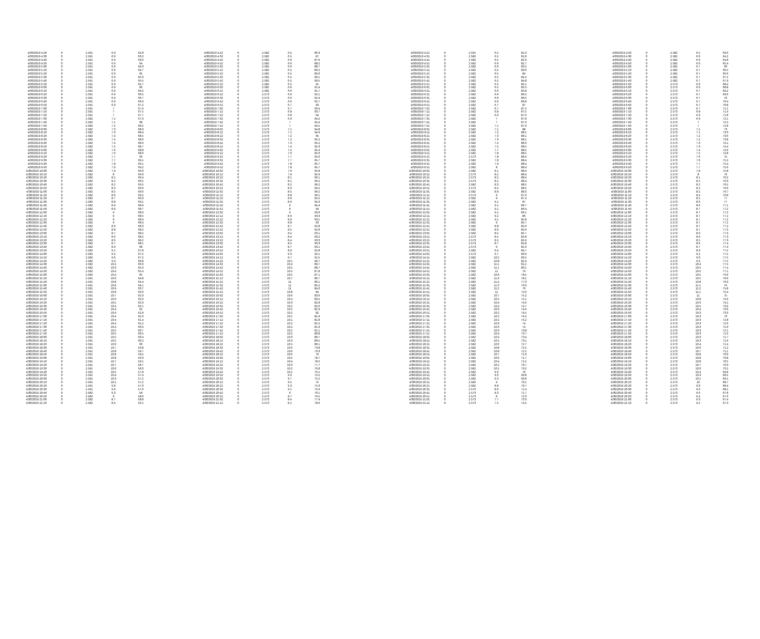| 4/30/2019 4:20 | 0 | 2.591 | 6.9 | 62.8 | | 4/30/2019 4:22 | 0 | 2.582 | 6.5 | 86.3 | | 4/30/2019 4:21 | 0 | 2.591 | 6.5 | 81.3 | | 4/30/2019 4:20 | 0 | 2.582 | 6.5 | 63.6 |
| 4/30/2019 4:30 | 0 | 2.591 | 6.9 | 63.2 | | 4/30/2019 4:32 | 0 | 2.582 | 6.5 | 87 | | 4/30/2019 4:31 | 0 | 2.582 | 6.5 | 81.8 | | 4/30/2019 4:30 | 0 | 2.582 | 6.6 | 64.2 |
| 4/30/2019 4:40 | 0 | 2.591 | 6.9 | 63.6 | | 4/30/2019 4:42 | 0 | 2.582 | 6.6 | 87.6 | | 4/30/2019 4:41 | 0 | 2.582 | 6.5 | 82.3 | | 4/30/2019 4:40 | 0 | 2.582 | 6.6 | 64.8 |
| 4/30/2019 4:50 | 0 | 2.591 | 6.9 | 64 | | 4/30/2019 4:52 | 0 | 2.582 | 6.6 | 88.2 | | 4/30/2019 4:51 | 0 | 2.582 | 6.6 | 82.7 | | 4/30/2019 4:50 | 0 | 2.582 | 6.6 | 65.4 |
| 4/30/2019 5:00 | 0 | 2.591 | 6.9 | 64.3 | | 4/30/2019 5:02 | 0 | 2.582 | 6.6 | 88.7 | | 4/30/2019 5:01 | 0 | 2.582 | 6.6 | 83.2 | | 4/30/2019 5:00 | 0 | 2.582 | 6.7 | 66 |
| 4/30/2019 5:10 | 0 | 2.591 | 6.9 | 64.7 | | 4/30/2019 5:12 | 0 | 2.582 | 6.5 | 89.2 | | 4/30/2019 5:11 | 0 | 2.582 | 6.5 | 83.6 | | 4/30/2019 5:10 | 0 | 2.582 | 6.7 | 66.5 |
| 4/30/2019 5:20 | 0 | 2.591 | 6.9 | 65 | | 4/30/2019 5:22 | 0 | 2.582 | 6.5 | 89.6 | | 4/30/2019 5:21 | 0 | 2.582 | 6.5 | 84 | | 4/30/2019 5:20 | 0 | 2.582 | 6.7 | 66.9 |
| 4/30/2019 5:30 | 0 | 2.591 | 6.9 | 65.3 | | 4/30/2019 5:32 | 0 | 2.582 | 6.5 | 90.1 | | 4/30/2019 5:31 | 0 | 2.582 | 6.5 | 84.4 | | 4/30/2019 5:30 | 0 | 2.582 | 6.7 | 67.5 |
| 4/30/2019 5:40 | 0 | 2.591 | 6.9 | 65.5 | | 4/30/2019 5:42 | 0 | 2.582 | 6.5 | 90.5 | | 4/30/2019 5:41 | 0 | 2.582 | 6.5 | 84.8 | | 4/30/2019 5:40 | 0 | 2.582 | 6.7 | 67.9 |
| 4/30/2019 5:50 | 0 | 2.591 | 6.9 | 65.7 | | 4/30/2019 5:52 | 0 | 2.582 | 6.5 | 91 | | 4/30/2019 5:51 | 0 | 2.582 | 6.5 | 85.1 | | 4/30/2019 5:50 | 0 | 2.573 | 6.6 | 68.4 |
| 4/30/2019 6:00 | 0 | 2.591 | 6.9 | 66 | | 4/30/2019 6:02 | 0 | 2.582 | 6.6 | 91.4 | | 4/30/2019 6:01 | 0 | 2.582 | 6.5 | 85.5 | | 4/30/2019 6:00 | 0 | 2.573 | 6.6 | 68.8 |
| 4/30/2019 6:10 | 0 | 2.591 | 6.9 | 66.2 | | 4/30/2019 6:12 | 0 | 2.582 | 6.6 | 91.7 | | 4/30/2019 6:11 | 0 | 2.582 | 6.6 | 85.8 | | 4/30/2019 6:10 | 0 | 2.573 | 6.7 | 69.2 |
| 4/30/2019 6:20 | 0 | 2.591 | 6.9 | 66.5 | | 4/30/2019 6:22 | 0 | 2.573 | 6.6 | 92.1 | | 4/30/2019 6:21 | 0 | 2.582 | 6.6 | 86.2 | | 4/30/2019 6:20 | 0 | 2.573 | 6.7 | 69.6 |
| 4/30/2019 6:30 | 0 | 2.591 | 6.9 | 66.7 | | 4/30/2019 6:32 | 0 | 2.573 | 6.6 | 92.4 | | 4/30/2019 6:31 | 0 | 2.582 | 6.6 | 86.5 | | 4/30/2019 6:30 | 0 | 2.573 | 6.7 | 70 |
| 4/30/2019 6:40 | 0 | 2.591 | 6.9 | 66.9 | | 4/30/2019 6:42 | 0 | 2.573 | 6.6 | 92.7 | | 4/30/2019 6:41 | 0 | 2.582 | 6.6 | 86.8 | | 4/30/2019 6:40 | 0 | 2.573 | 6.7 | 70.4 |
| 4/30/2019 6:50 | 0 | 2.591 | 6.9 | 67.2 | | 4/30/2019 6:52 | 0 | 2.573 | 6.7 | 93 | | 4/30/2019 6:51 | 0 | 2.582 | 6.7 | 87 | | 4/30/2019 6:50 | 0 | 2.573 | 6.7 | 70.8 |
| 4/30/2019 7:00 | 0 | 2.591 | 7 | 67.4 | | 4/30/2019 7:02 | 0 | 2.573 | 6.7 | 93.4 | | 4/30/2019 7:01 | 0 | 2.582 | 6.7 | 87.2 | | 4/30/2019 7:00 | 0 | 2.573 | 6.7 | 71.1 |
| 4/30/2019 7:10 | 0 | 2.591 | 7 | 67.5 | | 4/30/2019 7:12 | 0 | 2.573 | 6.8 | 93.7 | | 4/30/2019 7:11 | 0 | 2.582 | 6.8 | 87.5 | | 4/30/2019 7:10 | 0 | 2.573 | 6.8 | 71.4 |
| 4/30/2019 7:20 | 0 | 2.591 | 7 | 67.7 | | 4/30/2019 7:22 | 0 | 2.573 | 6.8 | 94 | | 4/30/2019 7:21 | 0 | 2.582 | 6.9 | 87.6 | | 4/30/2019 7:20 | 0 | 2.573 | 6.9 | 71.8 |
| 4/30/2019 7:30 | 0 | 2.582 | 7.1 | 67.9 | | 4/30/2019 7:32 | 0 | 2.573 | 6.9 | 94.2 | | 4/30/2019 7:31 | 0 | 2.582 | 7 | 87.8 | | 4/30/2019 7:30 | 0 | 2.573 | 6.9 | 72.1 |
| 4/30/2019 7:40 | 0 | 2.582 | 7.1 | 68 | | 4/30/2019 7:42 | 0 | 2.573 | 7 | 94.4 | | 4/30/2019 7:41 | 0 | 2.582 | 7 | 87.9 | | 4/30/2019 7:40 | 0 | 2.573 | 7 | 72.5 |
| 4/30/2019 7:50 | 0 | 2.582 | 7.2 | 68.2 | | 4/30/2019 7:52 | 0 | 2.573 | 7 | 94.5 | | 4/30/2019 7:51 | 0 | 2.582 | 7.1 | 87.9 | | 4/30/2019 7:50 | 0 | 2.573 | 7 | 72.8 |
| 4/30/2019 8:00 | 0 | 2.582 | 7.3 | 68.3 | | 4/30/2019 8:02 | 0 | 2.573 | 7.1 | 94.8 | | 4/30/2019 8:01 | 0 | 2.582 | 7.1 | 88 | | 4/30/2019 8:00 | 0 | 2.573 | 7.1 | 73 |
| 4/30/2019 8:10 | 0 | 2.582 | 7.3 | 68.4 | | 4/30/2019 8:12 | 0 | 2.573 | 7.1 | 94.9 | | 4/30/2019 8:11 | 0 | 2.582 | 7.2 | 88.1 | | 4/30/2019 8:10 | 0 | 2.573 | 7.1 | 73.3 |
| 4/30/2019 8:20 | 0 | 2.582 | 7.4 | 68.5 | | 4/30/2019 8:22 | 0 | 2.573 | 7.2 | 95 | | 4/30/2019 8:21 | 0 | 2.582 | 7.3 | 88.1 | | 4/30/2019 8:20 | 0 | 2.573 | 7.2 | 73.6 |
| 4/30/2019 8:30 | 0 | 2.582 | 7.4 | 68.6 | | 4/30/2019 8:32 | 0 | 2.573 | 7.2 | 95.2 | | 4/30/2019 8:31 | 0 | 2.582 | 7.3 | 88.1 | | 4/30/2019 8:30 | 0 | 2.573 | 7.2 | 73.8 |
| 4/30/2019 8:40 | 0 | 2.582 | 7.4 | 68.6 | | 4/30/2019 8:42 | 0 | 2.573 | 7.3 | 95.2 | | 4/30/2019 8:41 | 0 | 2.582 | 7.4 | 88.3 | | 4/30/2019 8:40 | 0 | 2.573 | 7.3 | 74.1 |
| 4/30/2019 8:50 | 0 | 2.582 | 7.5 | 68.7 | | 4/30/2019 8:52 | 0 | 2.573 | 7.4 | 95.3 | | 4/30/2019 8:51 | 0 | 2.582 | 7.5 | 88.5 | | 4/30/2019 8:50 | 0 | 2.573 | 7.3 | 74.4 |
| 4/30/2019 9:00 | 0 | 2.582 | 7.6 | 68.8 | | 4/30/2019 9:02 | 0 | 2.573 | 7.5 | 95.4 | | 4/30/2019 9:01 | 0 | 2.582 | 7.7 | 88.5 | | 4/30/2019 9:00 | 0 | 2.573 | 7.4 | 74.6 |
| 4/30/2019 9:10 | 0 | 2.582 | 7.6 | 68.9 | | 4/30/2019 9:12 | 0 | 2.573 | 7.6 | 95.6 | | 4/30/2019 9:11 | 0 | 2.582 | 7.8 | 88.5 | | 4/30/2019 9:10 | 0 | 2.573 | 7.5 | 74.8 |
| 4/30/2019 9:20 | 0 | 2.582 | 7.7 | 69 | | 4/30/2019 9:22 | 0 | 2.573 | 7.7 | 95.6 | | 4/30/2019 9:21 | 0 | 2.573 | 7.8 | 88.4 | | 4/30/2019 9:20 | 0 | 2.573 | 7.6 | 75 |
| 4/30/2019 9:30 | 0 | 2.582 | 7.7 | 69.1 | | 4/30/2019 9:32 | 0 | 2.573 | 7.7 | 95.7 | | 4/30/2019 9:31 | 0 | 2.582 | 7.8 | 88.4 | | 4/30/2019 9:30 | 0 | 2.573 | 7.6 | 75.2 |
| 4/30/2019 9:40 | 0 | 2.582 | 7.8 | 69.1 | | 4/30/2019 9:42 | 0 | 2.573 | 7.8 | 95.7 | | 4/30/2019 9:41 | 0 | 2.582 | 7.9 | 88.4 | | 4/30/2019 9:40 | 0 | 2.573 | 7.7 | 75.4 |
| 4/30/2019 9:50 | 0 | 2.582 | 7.9 | 69.2 | | 4/30/2019 9:52 | 0 | 2.573 | 7.8 | 95.7 | | 4/30/2019 9:51 | 0 | 2.582 | 8 | 88.4 | | 4/30/2019 9:50 | 0 | 2.573 | 7.7 | 75.6 |
| 4/30/2019 10:00 | 0 | 2.582 | 7.9 | 69.3 | | 4/30/2019 10:02 | 0 | 2.573 | 7.9 | 95.8 | | 4/30/2019 10:01 | 0 | 2.582 | 8.1 | 88.4 | | 4/30/2019 10:00 | 0 | 2.573 | 7.8 | 75.8 |
| 4/30/2019 10:10 | 0 | 2.582 | 8 | 69.3 | | 4/30/2019 10:12 | 0 | 2.573 | 7.9 | 95.9 | | 4/30/2019 10:11 | 0 | 2.573 | 8.2 | 88.4 | | 4/30/2019 10:10 | 0 | 2.573 | 8 | 76 |
| 4/30/2019 10:20 | 0 | 2.582 | 8.1 | 69.4 | | 4/30/2019 10:22 | 0 | 2.573 | 8.1 | 96.1 | | 4/30/2019 10:21 | 0 | 2.573 | 8.2 | 88.4 | | 4/30/2019 10:20 | 0 | 2.573 | 8.1 | 76.2 |
| 4/30/2019 10:30 | 0 | 2.582 | 8.2 | 69.5 | | 4/30/2019 10:32 | 0 | 2.573 | 8.1 | 96.2 | | 4/30/2019 10:31 | 0 | 2.573 | 8.2 | 88.4 | | 4/30/2019 10:30 | 0 | 2.573 | 8.2 | 76.3 |
| 4/30/2019 10:40 | 0 | 2.582 | 8.2 | 69.5 | | 4/30/2019 10:42 | 0 | 2.573 | 8.2 | 96.2 | | 4/30/2019 10:41 | 0 | 2.582 | 8.3 | 88.5 | | 4/30/2019 10:40 | 0 | 2.573 | 8.2 | 76.5 |
| 4/30/2019 10:50 | 0 | 2.582 | 8.3 | 69.6 | | 4/30/2019 10:52 | 0 | 2.573 | 8.3 | 96.2 | | 4/30/2019 10:51 | 0 | 2.573 | 8.5 | 88.5 | | 4/30/2019 10:50 | 0 | 2.573 | 8.2 | 76.6 |
| 4/30/2019 11:00 | 0 | 2.582 | 8.5 | 69.6 | | 4/30/2019 11:02 | 0 | 2.573 | 8.5 | 96.2 | | 4/30/2019 11:01 | 0 | 2.582 | 8.8 | 88.3 | | 4/30/2019 11:00 | 0 | 2.573 | 8.2 | 76.7 |
| 4/30/2019 11:10 | 0 | 2.582 | 8.6 | 69.5 | | 4/30/2019 11:12 | 0 | 2.573 | 8.8 | 96.1 | | 4/30/2019 11:11 | 0 | 2.573 | 9 | 87.9 | | 4/30/2019 11:10 | 0 | 2.573 | 8.4 | 76.8 |
| 4/30/2019 11:20 | 0 | 2.582 | 8.7 | 69.3 | | 4/30/2019 11:22 | 0 | 2.573 | 8.9 | 95.5 | | 4/30/2019 11:21 | 0 | 2.582 | 9 | 87.4 | | 4/30/2019 11:20 | 0 | 2.573 | 8.5 | 77 |
| 4/30/2019 11:30 | 0 | 2.582 | 8.8 | 69.1 | | 4/30/2019 11:32 | 0 | 2.573 | 8.9 | 94.9 | | 4/30/2019 11:31 | 0 | 2.582 | 9.1 | 87 | | 4/30/2019 11:30 | 0 | 2.573 | 8.6 | 77 |
| 4/30/2019 11:40 | 0 | 2.582 | 8.9 | 68.9 | | 4/30/2019 11:42 | 0 | 2.573 | 9 | 94.4 | | 4/30/2019 11:41 | 0 | 2.582 | 9.1 | 86.7 | | 4/30/2019 11:40 | 0 | 2.573 | 8.6 | 77.1 |
| 4/30/2019 11:50 | 0 | 2.582 | 8.9 | 68.7 | | 4/30/2019 11:52 | 0 | 2.573 | 9 | 94 | | 4/30/2019 11:51 | 0 | 2.582 | 9.1 | 86.4 | | 4/30/2019 11:50 | 0 | 2.573 | 8.7 | 77.2 |
| 4/30/2019 12:00 | 0 | 2.582 | 9 | 68.6 | | 4/30/2019 12:02 | 0 | 2.573 | 9 | 93.6 | | 4/30/2019 12:01 | 0 | 2.582 | 9.1 | 86.1 | | 4/30/2019 12:00 | 0 | 2.573 | 8.7 | 77.2 |
| 4/30/2019 12:10 | 0 | 2.582 | 9 | 68.5 | | 4/30/2019 12:12 | 0 | 2.573 | 8.9 | 93.3 | | 4/30/2019 12:11 | 0 | 2.582 | 9.2 | 86 | | 4/30/2019 12:10 | 0 | 2.573 | 8.7 | 77.2 |
| 4/30/2019 12:20 | 0 | 2.582 | 9 | 68.4 | | 4/30/2019 12:22 | 0 | 2.573 | 8.9 | 93.1 | | 4/30/2019 12:21 | 0 | 2.582 | 9.1 | 85.8 | | 4/30/2019 12:20 | 0 | 2.573 | 8.7 | 77.2 |
| 4/30/2019 12:30 | 0 | 2.582 | 9 | 68.4 | | 4/30/2019 12:32 | 0 | 2.573 | 8.8 | 93 | | 4/30/2019 12:31 | 0 | 2.582 | 9 | 85.7 | | 4/30/2019 12:30 | 0 | 2.573 | 8.7 | 77.2 |
| 4/30/2019 12:40 | 0 | 2.582 | 8.9 | 68.3 | | 4/30/2019 12:42 | 0 | 2.573 | 8.7 | 92.8 | | 4/30/2019 12:41 | 0 | 2.582 | 8.8 | 85.6 | | 4/30/2019 12:40 | 0 | 2.573 | 8.7 | 77.2 |
| 4/30/2019 12:50 | 0 | 2.582 | 8.8 | 68.2 | | 4/30/2019 12:52 | 0 | 2.573 | 8.5 | 92.8 | | 4/30/2019 12:51 | 0 | 2.582 | 8.6 | 85.6 | | 4/30/2019 12:50 | 0 | 2.573 | 8.7 | 77.3 |
| 4/30/2019 13:00 | 0 | 2.582 | 8.7 | 68.2 | | 4/30/2019 13:02 | 0 | 2.573 | 8.4 | 93.1 | | 4/30/2019 13:01 | 0 | 2.582 | 8.5 | 85.7 | | 4/30/2019 13:00 | 0 | 2.573 | 8.6 | 77.3 |
| 4/30/2019 13:10 | 0 | 2.582 | 8.6 | 68.2 | | 4/30/2019 13:12 | 0 | 2.573 | 8.4 | 93.2 | | 4/30/2019 13:11 | 0 | 2.573 | 8.5 | 85.8 | | 4/30/2019 13:10 | 0 | 2.573 | 8.6 | 77.3 |
| 4/30/2019 13:20 | 0 | 2.582 | 8.6 | 68.2 | | 4/30/2019 13:22 | 0 | 2.573 | 8.4 | 93.3 | | 4/30/2019 13:21 | 0 | 2.573 | 8.5 | 85.9 | | 4/30/2019 13:20 | 0 | 2.573 | 8.5 | 77.3 |
| 4/30/2019 13:30 | 0 | 2.582 | 8.7 | 68.1 | | 4/30/2019 13:32 | 0 | 2.573 | 8.5 | 93.3 | | 4/30/2019 13:31 | 0 | 2.573 | 8.7 | 85.8 | | 4/30/2019 13:30 | 0 | 2.573 | 8.6 | 77.4 |
| 4/30/2019 13:40 | 0 | 2.582 | 8.9 | 68 | | 4/30/2019 13:42 | 0 | 2.573 | 8.7 | 93.1 | | 4/30/2019 13:41 | 0 | 2.573 | 9 | 85.3 | | 4/30/2019 13:40 | 0 | 2.573 | 8.7 | 77.4 |
| 4/30/2019 13:50 | 0 | 2.582 | 9.1 | 67.8 | | 4/30/2019 13:52 | 0 | 2.573 | 8.9 | 92.8 | | 4/30/2019 13:51 | 0 | 2.582 | 9.4 | 84.7 | | 4/30/2019 13:50 | 0 | 2.573 | 8.9 | 77.5 |
| 4/30/2019 14:00 | 0 | 2.582 | 9.4 | 67.5 | | 4/30/2019 14:02 | 0 | 2.573 | 9.3 | 92.1 | | 4/30/2019 14:01 | 0 | 2.573 | 9.7 | 83.9 | | 4/30/2019 14:00 | 0 | 2.573 | 9.2 | 77.5 |
| 4/30/2019 14:10 | 0 | 2.582 | 9.6 | 67.2 | | 4/30/2019 14:12 | 0 | 2.573 | 9.7 | 91.5 | | 4/30/2019 14:11 | 0 | 2.582 | 10.2 | 83.2 | | 4/30/2019 14:10 | 0 | 2.573 | 9.6 | 77.5 |
| 4/30/2019 14:20 | 0 | 2.582 | 9.9 | 66.8 | | 4/30/2019 14:22 | 0 | 2.573 | 10.1 | 90.7 | | 4/30/2019 14:21 | 0 | 2.582 | 10.8 | 82.4 | | 4/30/2019 14:20 | 0 | 2.573 | 9.9 | 77.5 |
| 4/30/2019 14:30 | 0 | 2.582 | 10.2 | 66.3 | | 4/30/2019 14:32 | 0 | 2.573 | 10.4 | 89.7 | | 4/30/2019 14:31 | 0 | 2.582 | 11.1 | 81.2 | | 4/30/2019 14:30 | 0 | 2.573 | 10.4 | 77.5 |
| 4/30/2019 14:40 | 0 | 2.582 | 10.3 | 65.9 | | 4/30/2019 14:42 | 0 | 2.573 | 10.5 | 88.7 | | 4/30/2019 14:41 | 0 | 2.582 | 11.1 | 80.1 | | 4/30/2019 14:40 | 0 | 2.573 | 10.5 | 77.4 |
| 4/30/2019 14:50 | 0 | 2.582 | 10.4 | 65.4 | | 4/30/2019 14:52 | 0 | 2.573 | 10.5 | 87.8 | | 4/30/2019 14:51 | 0 | 2.582 | 11 | 79 | | 4/30/2019 14:50 | 0 | 2.573 | 10.5 | 77.1 |
| 4/30/2019 15:00 | 0 | 2.582 | 10.4 | 65 | | 4/30/2019 15:02 | 0 | 2.573 | 10.5 | 87.1 | | 4/30/2019 15:01 | 0 | 2.582 | 10.9 | 78.5 | | 4/30/2019 15:00 | 0 | 2.573 | 10.5 | 76.9 |
| 4/30/2019 15:10 | 0 | 2.591 | 10.6 | 64.8 | | 4/30/2019 15:12 | 0 | 2.573 | 10.7 | 86.7 | | 4/30/2019 15:11 | 0 | 2.582 | 11.3 | 78.1 | | 4/30/2019 15:10 | 0 | 2.573 | 10.5 | 76.6 |
| 4/30/2019 15:20 | 0 | 2.591 | 10.8 | 64.4 | | 4/30/2019 15:22 | 0 | 2.573 | 11 | 86.1 | | 4/30/2019 15:21 | 0 | 2.582 | 11.4 | 77.3 | | 4/30/2019 15:20 | 0 | 2.573 | 10.8 | 76.3 |
| 4/30/2019 15:30 | 0 | 2.591 | 10.9 | 64.1 | | 4/30/2019 15:32 | 0 | 2.573 | 11 | 85.2 | | 4/30/2019 15:31 | 0 | 2.582 | 11.3 | 76.6 | | 4/30/2019 15:30 | 0 | 2.573 | 11.1 | 76 |
| 4/30/2019 15:40 | 0 | 2.591 | 10.9 | 63.7 | | 4/30/2019 15:42 | 0 | 2.573 | 11 | 84.6 | | 4/30/2019 15:41 | 0 | 2.582 | 11.2 | 76 | | 4/30/2019 15:40 | 0 | 2.573 | 11.2 | 75.8 |
| 4/30/2019 15:50 | 0 | 2.591 | 10.8 | 63.3 | | 4/30/2019 15:52 | 0 | 2.573 | 10.8 | 84 | | 4/30/2019 15:51 | 0 | 2.582 | 11 | 75.6 | | 4/30/2019 15:50 | 0 | 2.573 | 11.1 | 75.4 |
| 4/30/2019 16:00 | 0 | 2.591 | 10.7 | 62.9 | | 4/30/2019 16:02 | 0 | 2.573 | 10.6 | 83.6 | | 4/30/2019 16:01 | 0 | 2.582 | 10.7 | 75.2 | | 4/30/2019 16:00 | 0 | 2.573 | 11 | 75 |
| 4/30/2019 16:10 | 0 | 2.591 | 10.6 | 62.6 | | 4/30/2019 16:12 | 0 | 2.573 | 10.4 | 83.2 | | 4/30/2019 16:11 | 0 | 2.582 | 10.5 | 75.1 | | 4/30/2019 16:10 | 0 | 2.573 | 10.8 | 74.6 |
| 4/30/2019 16:20 | 0 | 2.591 | 10.5 | 62.3 | | 4/30/2019 16:22 | 0 | 2.573 | 10.3 | 82.8 | | 4/30/2019 16:21 | 0 | 2.582 | 10.4 | 74.9 | | 4/30/2019 16:20 | 0 | 2.573 | 10.6 | 74.2 |
| 4/30/2019 16:30 | 0 | 2.591 | 10.4 | 62.1 | | 4/30/2019 16:32 | 0 | 2.573 | 10.2 | 82.6 | | 4/30/2019 16:31 | 0 | 2.582 | 10.4 | 74.7 | | 4/30/2019 16:30 | 0 | 2.573 | 10.5 | 73.9 |
| 4/30/2019 16:40 | 0 | 2.591 | 10.4 | 62 | | 4/30/2019 16:42 | 0 | 2.573 | 10.2 | 82.3 | | 4/30/2019 16:41 | 0 | 2.582 | 10.3 | 74.6 | | 4/30/2019 16:40 | 0 | 2.573 | 10.4 | 73.6 |
| 4/30/2019 16:50 | 0 | 2.591 | 10.4 | 61.8 | | 4/30/2019 16:52 | 0 | 2.573 | 10.2 | 82 | | 4/30/2019 16:51 | 0 | 2.582 | 10.2 | 74.5 | | 4/30/2019 16:50 | 0 | 2.573 | 10.3 | 73.3 |
| 4/30/2019 17:00 | 0 | 2.591 | 10.4 | 61.6 | | 4/30/2019 17:02 | 0 | 2.573 | 10.1 | 81.9 | | 4/30/2019 17:01 | 0 | 2.582 | 10.2 | 74.5 | | 4/30/2019 17:00 | 0 | 2.573 | 10.3 | 73 |
| 4/30/2019 17:10 | 0 | 2.591 | 10.4 | 61.4 | | 4/30/2019 17:12 | 0 | 2.573 | 10.1 | 81.8 | | 4/30/2019 17:11 | 0 | 2.582 | 10.2 | 74.2 | | 4/30/2019 17:10 | 0 | 2.573 | 10.3 | 72.8 |
| 4/30/2019 17:20 | 0 | 2.591 | 10.4 | 61.2 | | 4/30/2019 17:22 | 0 | 2.573 | 10.2 | 81.5 | | 4/30/2019 17:21 | 0 | 2.582 | 10.3 | 74 | | 4/30/2019 17:20 | 0 | 2.573 | 10.3 | 72.6 |
| 4/30/2019 17:30 | 0 | 2.591 | 10.4 | 60.9 | | 4/30/2019 17:32 | 0 | 2.573 | 10.2 | 81.3 | | 4/30/2019 17:31 | 0 | 2.582 | 10.3 | 74 | | 4/30/2019 17:30 | 0 | 2.573 | 10.3 | 72.3 |
| 4/30/2019 17:40 | 0 | 2.591 | 10.5 | 60.7 | | 4/30/2019 17:42 | 0 | 2.573 | 10.2 | 81.1 | | 4/30/2019 17:41 | 0 | 2.582 | 10.3 | 73.8 | | 4/30/2019 17:40 | 0 | 2.573 | 10.3 | 72.1 |
| 4/30/2019 17:50 | 0 | 2.591 | 10.5 | 60.5 | | 4/30/2019 17:52 | 0 | 2.573 | 10.2 | 80.8 | | 4/30/2019 17:51 | 0 | 2.582 | 10.4 | 73.7 | | 4/30/2019 17:50 | 0 | 2.573 | 10.3 | 71.9 |
| 4/30/2019 18:00 | 0 | 2.591 | 10.5 | 60.4 | | 4/30/2019 18:02 | 0 | 2.573 | 10.3 | 80.7 | | 4/30/2019 18:01 | 0 | 2.582 | 10.4 | 73.4 | | 4/30/2019 18:00 | 0 | 2.573 | 10.3 | 71.7 |
| 4/30/2019 18:10 | 0 | 2.591 | 10.5 | 60.2 | | 4/30/2019 18:12 | 0 | 2.573 | 10.3 | 80.5 | | 4/30/2019 18:11 | 0 | 2.582 | 10.5 | 73.1 | | 4/30/2019 18:10 | 0 | 2.573 | 10.3 | 71.6 |
| 4/30/2019 18:20 | 0 | 2.591 | 10.6 | 60 | | 4/30/2019 18:22 | 0 | 2.573 | 10.5 | 80.1 | | 4/30/2019 18:21 | 0 | 2.582 | 10.6 | 72.7 | | 4/30/2019 18:20 | 0 | 2.573 | 10.4 | 71.4 |
| 4/30/2019 18:30 | 0 | 2.591 | 10.7 | 59.8 | | 4/30/2019 18:32 | 0 | 2.573 | 10.6 | 79.8 | | 4/30/2019 18:31 | 0 | 2.582 | 10.8 | 72.5 | | 4/30/2019 18:30 | 0 | 2.573 | 10.6 | 71.2 |
| 4/30/2019 18:40 | 0 | 2.591 | 10.8 | 59.7 | | 4/30/2019 18:42 | 0 | 2.573 | 10.6 | 79.3 | | 4/30/2019 18:41 | 0 | 2.582 | 10.8 | 72.2 | | 4/30/2019 18:40 | 0 | 2.573 | 10.7 | 71.1 |
| 4/30/2019 18:50 | 0 | 2.591 | 10.8 | 59.5 | | 4/30/2019 18:52 | 0 | 2.573 | 10.6 | 79 | | 4/30/2019 18:51 | 0 | 2.582 | 10.7 | 71.9 | | 4/30/2019 18:50 | 0 | 2.573 | 10.8 | 70.9 |
| 4/30/2019 19:00 | 0 | 2.591 | 10.8 | 59.3 | | 4/30/2019 19:02 | 0 | 2.573 | 10.5 | 78.7 | | 4/30/2019 19:01 | 0 | 2.582 | 10.6 | 71.7 | | 4/30/2019 19:00 | 0 | 2.573 | 10.8 | 70.8 |
| 4/30/2019 19:10 | 0 | 2.591 | 10.7 | 59.1 | | 4/30/2019 19:12 | 0 | 2.573 | 10.4 | 78.2 | | 4/30/2019 19:11 | 0 | 2.582 | 10.4 | 71.5 | | 4/30/2019 19:10 | 0 | 2.573 | 10.8 | 70.5 |
| 4/30/2019 19:20 | 0 | 2.591 | 10.7 | 58.7 | | 4/30/2019 19:22 | 0 | 2.573 | 10.3 | 77.7 | | 4/30/2019 19:21 | 0 | 2.582 | 10.2 | 70.7 | | 4/30/2019 19:20 | 0 | 2.573 | 10.7 | 70.3 |
| 4/30/2019 19:30 | 0 | 2.591 | 10.6 | 58.3 | | 4/30/2019 19:32 | 0 | 2.573 | 10.2 | 76.8 | | 4/30/2019 19:31 | 0 | 2.582 | 10.1 | 70.2 | | 4/30/2019 19:30 | 0 | 2.573 | 10.6 | 70.1 |
| 4/30/2019 19:40 | 0 | 2.591 | 10.5 | 57.8 | | 4/30/2019 19:42 | 0 | 2.573 | 10.1 | 76.1 | | 4/30/2019 19:41 | 0 | 2.582 | 9.9 | 70 | | 4/30/2019 19:40 | 0 | 2.573 | 10.4 | 69.8 |
| 4/30/2019 19:50 | 0 | 2.591 | 10.4 | 57.4 | | 4/30/2019 19:52 | 0 | 2.573 | 9.9 | 75.5 | | 4/30/2019 19:51 | 0 | 2.582 | 9.6 | 69.8 | | 4/30/2019 19:50 | 0 | 2.573 | 10.3 | 69.5 |
| 4/30/2019 20:00 | 0 | 2.591 | 10.3 | 57.2 | | 4/30/2019 20:02 | 0 | 2.573 | 9.7 | 75.2 | | 4/30/2019 20:01 | 0 | 2.582 | 9.3 | 69.8 | | 4/30/2019 20:00 | 0 | 2.573 | 10.1 | 69.1 |
| 4/30/2019 20:10 | 0 | 2.591 | 10.1 | 57.2 | | 4/30/2019 20:12 | 0 | 2.573 | 9.5 | 75 | | 4/30/2019 20:11 | 0 | 2.582 | 9 | 70.1 | | 4/30/2019 20:10 | 0 | 2.573 | 10 | 68.7 |
| 4/30/2019 20:20 | 0 | 2.591 | 9.8 | 57.3 | | 4/30/2019 20:22 | 0 | 2.573 | 9.3 | 75.3 | | 4/30/2019 20:21 | 0 | 2.582 | 8.8 | 70.7 | | 4/30/2019 20:20 | 0 | 2.573 | 9.8 | 68.4 |
| 4/30/2019 20:30 | 0 | 2.591 | 9.6 | 57.6 | | 4/30/2019 20:32 | 0 | 2.573 | 9.1 | 75.6 | | 4/30/2019 20:31 | 0 | 2.573 | 8.6 | 71.4 | | 4/30/2019 20:30 | 0 | 2.573 | 9.6 | 68.1 |
| 4/30/2019 20:40 | 0 | 2.582 | 9.3 | 58 | | 4/30/2019 20:42 | 0 | 2.573 | 9 | 76.1 | | 4/30/2019 20:41 | 0 | 2.573 | 8.3 | 71.7 | | 4/30/2019 20:40 | 0 | 2.573 | 9.6 | 67.8 |
| 4/30/2019 20:50 | 0 | 2.582 | 9 | 58.6 | | 4/30/2019 20:52 | 0 | 2.573 | 8.7 | 76.5 | | 4/30/2019 20:51 | 0 | 2.573 | 8 | 72.3 | | 4/30/2019 20:50 | 0 | 2.573 | 9.4 | 67.6 |
| 4/30/2019 21:00 | 0 | 2.582 | 8.7 | 58.8 | | 4/30/2019 21:02 | 0 | 2.573 | 8.4 | 77.4 | | 4/30/2019 21:01 | 0 | 2.573 | 7.7 | 73.3 | | 4/30/2019 21:00 | 0 | 2.573 | 9.3 | 67.4 |
| 4/30/2019 21:10 | 0 | 2.582 | 8.4 | 59.1 | | 4/30/2019 21:12 | 0 | 2.573 | 8.1 | 78.6 | | 4/30/2019 21:11 | 0 | 2.573 | 7.5 | 74.5 | | 4/30/2019 21:10 | 0 | 2.573 | 9.2 | 67.3 |